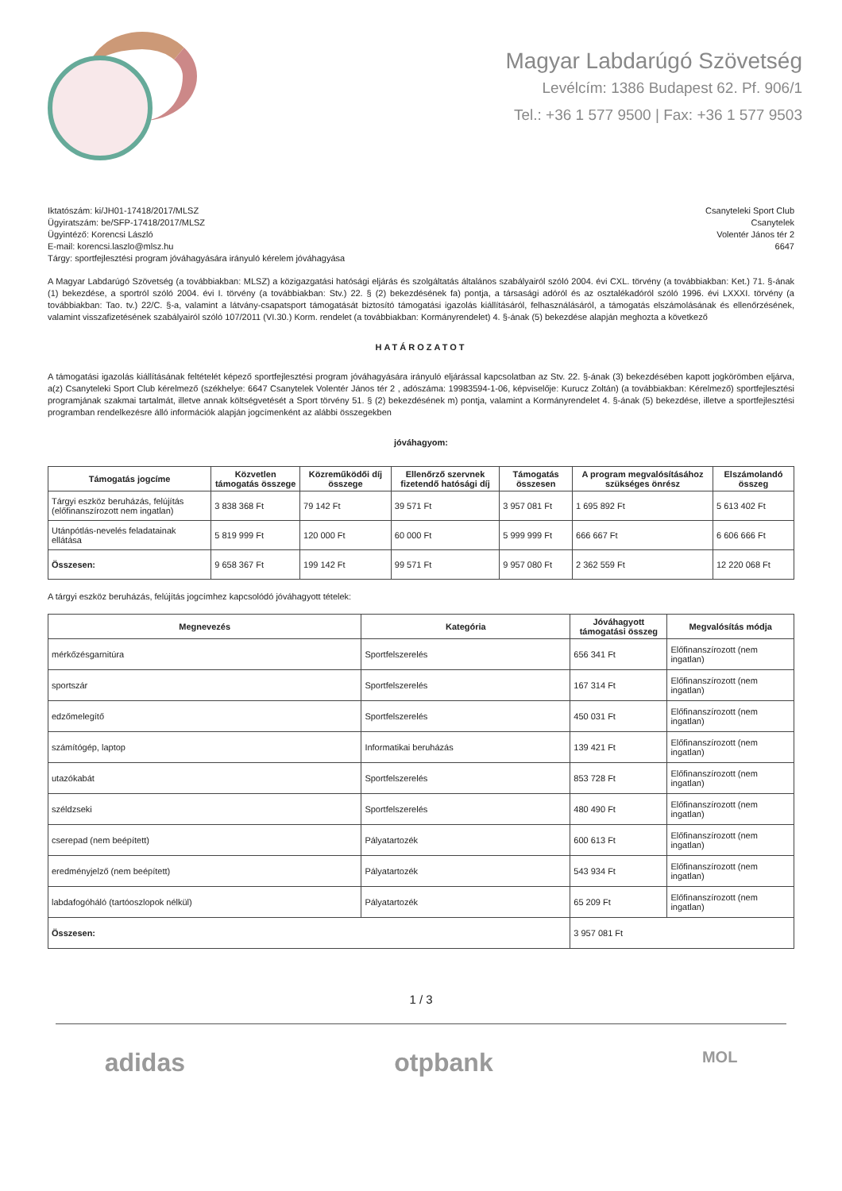Magyar Labdarúgó Szövetség
Levélcím: 1386 Budapest 62. Pf. 906/1
Tel.: +36 1 577 9500 | Fax: +36 1 577 9503
Iktatószám: ki/JH01-17418/2017/MLSZ
Ügyiratszám: be/SFP-17418/2017/MLSZ
Ügyintéző: Korencsi László
E-mail: korencsi.laszlo@mlsz.hu
Tárgy: sportfejlesztési program jóváhagyására irányuló kérelem jóváhagyása
Csanyteleki Sport Club
Csanytelek
Volentér János tér 2
6647
A Magyar Labdarúgó Szövetség (a továbbiakban: MLSZ) a közigazgatási hatósági eljárás és szolgáltatás általános szabályairól szóló 2004. évi CXL. törvény (a továbbiakban: Ket.) 71. §-ának (1) bekezdése, a sportról szóló 2004. évi I. törvény (a továbbiakban: Stv.) 22. § (2) bekezdésének fa) pontja, a társasági adóról és az osztalékadóról szóló 1996. évi LXXXI. törvény (a továbbiakban: Tao. tv.) 22/C. §-a, valamint a látvány-csapatsport támogatását biztosító támogatási igazolás kiállításáról, felhasználásáról, a támogatás elszámolásának és ellenőrzésének, valamint visszafizetésének szabályairól szóló 107/2011 (VI.30.) Korm. rendelet (a továbbiakban: Kormányrendelet) 4. §-ának (5) bekezdése alapján meghozta a következő
HATÁROZATOT
A támogatási igazolás kiállításának feltételét képező sportfejlesztési program jóváhagyására irányuló eljárással kapcsolatban az Stv. 22. §-ának (3) bekezdésében kapott jogkörömben eljárva, a(z) Csanyteleki Sport Club kérelmező (székhelye: 6647 Csanytelek Volentér János tér 2 , adószáma: 19983594-1-06, képviselője: Kurucz Zoltán) (a továbbiakban: Kérelmező) sportfejlesztési programjának szakmai tartalmát, illetve annak költségvetését a Sport törvény 51. § (2) bekezdésének m) pontja, valamint a Kormányrendelet 4. §-ának (5) bekezdése, illetve a sportfejlesztési programban rendelkezésre álló információk alapján jogcímenként az alábbi összegekben
jóváhagyom:
| Támogatás jogcíme | Közvetlen támogatás összege | Közreműködői díj összege | Ellenőrző szervnek fizetendő hatósági díj | Támogatás összesen | A program megvalósításához szükséges önrész | Elszámolandó összeg |
| --- | --- | --- | --- | --- | --- | --- |
| Tárgyi eszköz beruházás, felújítás (előfinanszírozott nem ingatlan) | 3 838 368 Ft | 79 142 Ft | 39 571 Ft | 3 957 081 Ft | 1 695 892 Ft | 5 613 402 Ft |
| Utánpótlás-nevelés feladatainak ellátása | 5 819 999 Ft | 120 000 Ft | 60 000 Ft | 5 999 999 Ft | 666 667 Ft | 6 606 666 Ft |
| Összesen: | 9 658 367 Ft | 199 142 Ft | 99 571 Ft | 9 957 080 Ft | 2 362 559 Ft | 12 220 068 Ft |
A tárgyi eszköz beruházás, felújítás jogcímhez kapcsolódó jóváhagyott tételek:
| Megnevezés | Kategória | Jóváhagyott támogatási összeg | Megvalósítás módja |
| --- | --- | --- | --- |
| mérkőzésgarnitúra | Sportfelszerelés | 656 341 Ft | Előfinanszírozott (nem ingatlan) |
| sportszár | Sportfelszerelés | 167 314 Ft | Előfinanszírozott (nem ingatlan) |
| edzőmelegítő | Sportfelszerelés | 450 031 Ft | Előfinanszírozott (nem ingatlan) |
| számítógép, laptop | Informatikai beruházás | 139 421 Ft | Előfinanszírozott (nem ingatlan) |
| utazókabát | Sportfelszerelés | 853 728 Ft | Előfinanszírozott (nem ingatlan) |
| széldzseki | Sportfelszerelés | 480 490 Ft | Előfinanszírozott (nem ingatlan) |
| cserepad (nem beépített) | Pályatartozék | 600 613 Ft | Előfinanszírozott (nem ingatlan) |
| eredményjelző (nem beépített) | Pályatartozék | 543 934 Ft | Előfinanszírozott (nem ingatlan) |
| labdafogóháló (tartóoszlopok nélkül) | Pályatartozék | 65 209 Ft | Előfinanszírozott (nem ingatlan) |
| Összesen: | | 3 957 081 Ft | |
1 / 3
adidas otpbank MOL